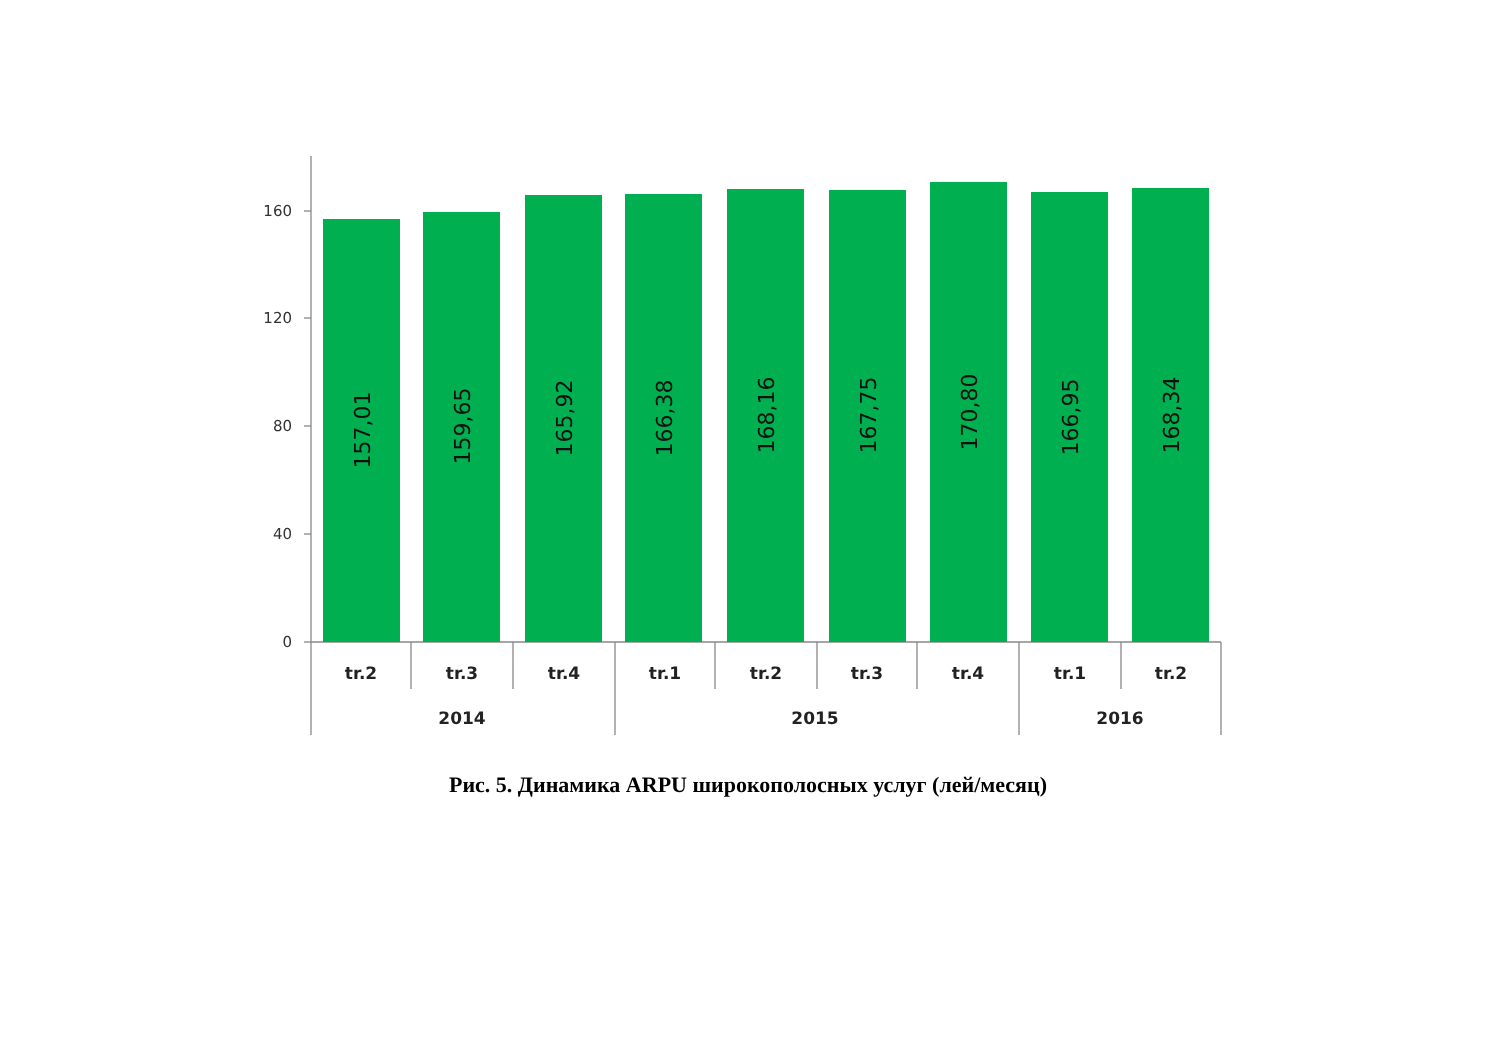160
120
80
40
0
157,01
159,65
165,92
166,38
168,16
167,75
170,80
166,95
168,34
tr.2
tr.3
tr.4
tr.1
tr.2
tr.3
tr.4
tr.1
tr.2
2014
2015
2016
Рис. 5. Динамика ARPU широкополосных услуг (лей/месяц)